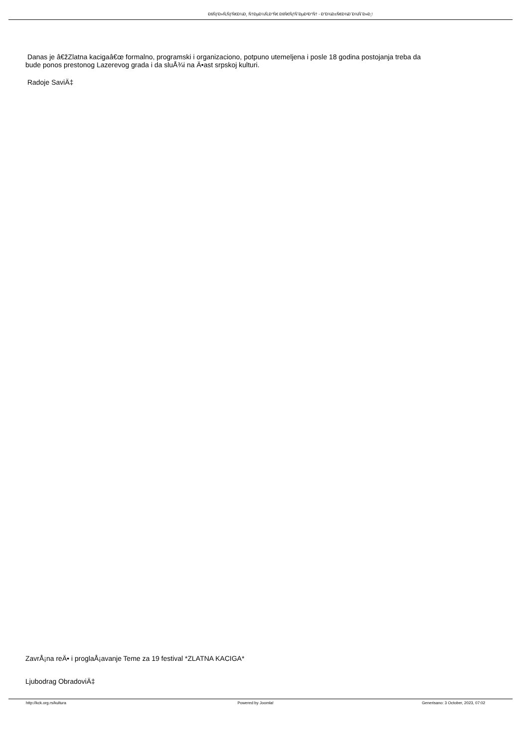ÐšÑƒÐ»Ñ‚ÑƒÑ€Ð½Ð¸ Ñ†ÐµÐ½Ñ‚Ð°Ñ€ ÐšÑ€ÑƒÑˆÐµÐ²Ð°Ñ† - Ð”Ð¾Ð±Ñ€Ð¾Ð´Ð¾ÑˆÐ»Ð¸!
Danas je â€žZlatna kacigaâ€œ formalno, programski i organizaciono, potpuno utemeljena i posle 18 godina postojanja treba da
bude ponos prestonog Lazerevog grada i da sluÅ¾i na Ä•ast srpskoj kulturi.
Radoje SaviÄ‡
ZavrÅ¡na reÄ• i proglaÅ¡avanje Teme za 19 festival *ZLATNA KACIGA*
Ljubodrag ObradoviÄ‡
http://kck.org.rs/kultura Powered by Joomla! Generisano: 3 October, 2023, 07:02